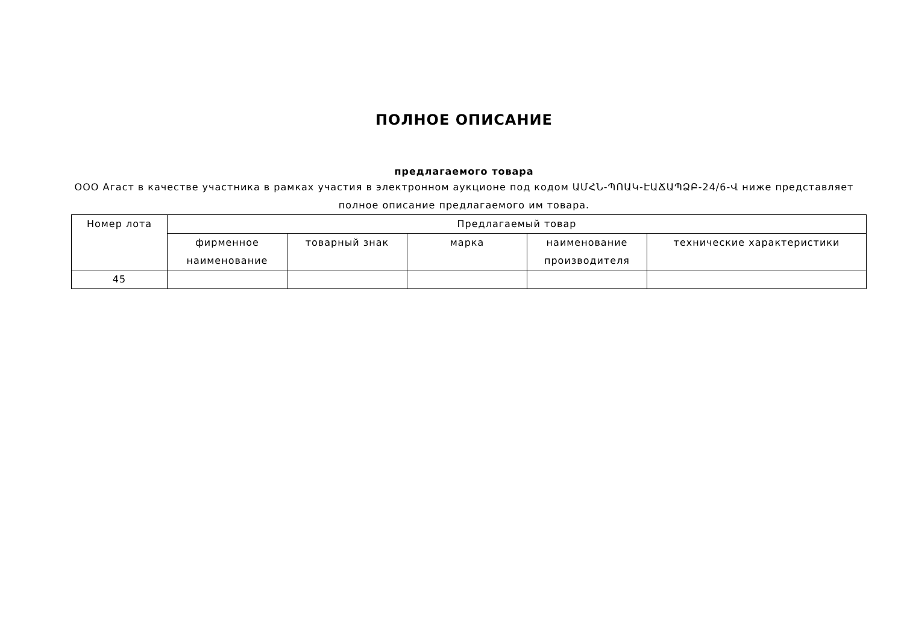ПОЛНОЕ ОПИСАНИЕ
предлагаемого товара
ООО Агаст в качестве участника в рамках участия в электронном аукционе под кодом ԱՄՀՆ-ՊՈԱԿ-ԷԱՃԱՊՁԲ-24/6-Վ ниже представляет полное описание предлагаемого им товара.
| Номер лота | Предлагаемый товар | | | | |
| --- | --- | --- | --- | --- | --- |
| | фирменное наименование | товарный знак | марка | наименование производителя | технические характеристики |
| 45 | | | | | |